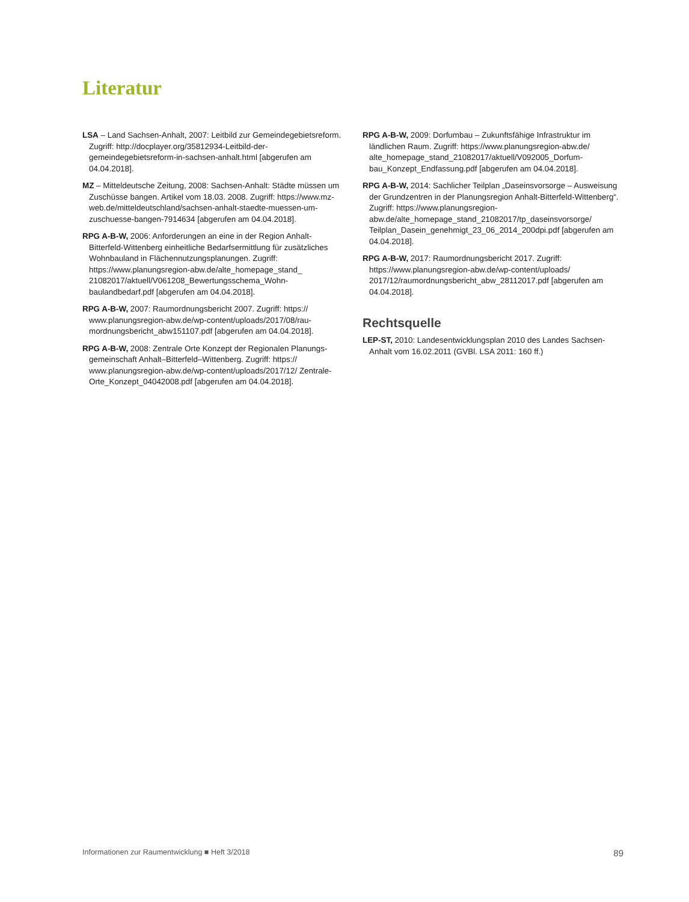Literatur
LSA – Land Sachsen-Anhalt, 2007: Leitbild zur Gemeindegebiets­reform. Zugriff: http://docplayer.org/35812934-Leitbild-der-gemeindegebietsreform-in-sachsen-anhalt.html [abgerufen am 04.04.2018].
MZ – Mitteldeutsche Zeitung, 2008: Sachsen-Anhalt: Städte müssen um Zuschüsse bangen. Artikel vom 18.03. 2008. Zugriff: https://www.mz-web.de/mitteldeutschland/sachsen-anhalt-staedte-muessen-um-zuschuesse-bangen-7914634 [abgerufen am 04.04.2018].
RPG A-B-W, 2006: Anforderungen an eine in der Region Anhalt-Bitterfeld-Wittenberg einheitliche Bedarfsermittlung für zusätz­liches Wohnbauland in Flächennutzungsplanungen. Zugriff: https://www.planungsregion-abw.de/alte_homepage_stand_ 21082017/aktuell/V061208_Bewertungsschema_Wohn­baulandbedarf.pdf [abgerufen am 04.04.2018].
RPG A-B-W, 2007: Raumordnungsbericht 2007. Zugriff: https:// www.planungsregion-abw.de/wp-content/uploads/2017/08/rau­mordnungsbericht_abw151107.pdf [abgerufen am 04.04.2018].
RPG A-B-W, 2008: Zentrale Orte Konzept der Regionalen Planungs­gemeinschaft Anhalt–Bitterfeld–Wittenberg. Zugriff: https:// www.planungsregion-abw.de/wp-content/uploads/2017/12/ Zentrale-Orte_Konzept_04042008.pdf [abgerufen am 04.04.2018].
RPG A-B-W, 2009: Dorfumbau – Zukunftsfähige Infrastruktur im ländlichen Raum. Zugriff: https://www.planungsregion-abw.de/ alte_homepage_stand_21082017/aktuell/V092005_Dorfum­bau_Konzept_Endfassung.pdf [abgerufen am 04.04.2018].
RPG A-B-W, 2014: Sachlicher Teilplan „Daseinsvorsorge – Aus­weisung der Grundzentren in der Planungsregion Anhalt-Bitterfeld-Wittenberg“. Zugriff: https://www.planungsregion-abw.de/alte_homepage_stand_21082017/tp_daseinsvorsorge/ Teilplan_Dasein_genehmigt_23_06_2014_200dpi.pdf [abgerufen am 04.04.2018].
RPG A-B-W, 2017: Raumordnungsbericht 2017. Zugriff: https://www.planungsregion-abw.de/wp-content/uploads/ 2017/12/raumordnungsbericht_abw_28112017.pdf [abgerufen am 04.04.2018].
Rechtsquelle
LEP-ST, 2010: Landesentwicklungsplan 2010 des Landes Sachsen-Anhalt vom 16.02.2011 (GVBl. LSA 2011: 160 ff.)
Informationen zur Raumentwicklung ■ Heft 3/2018 89